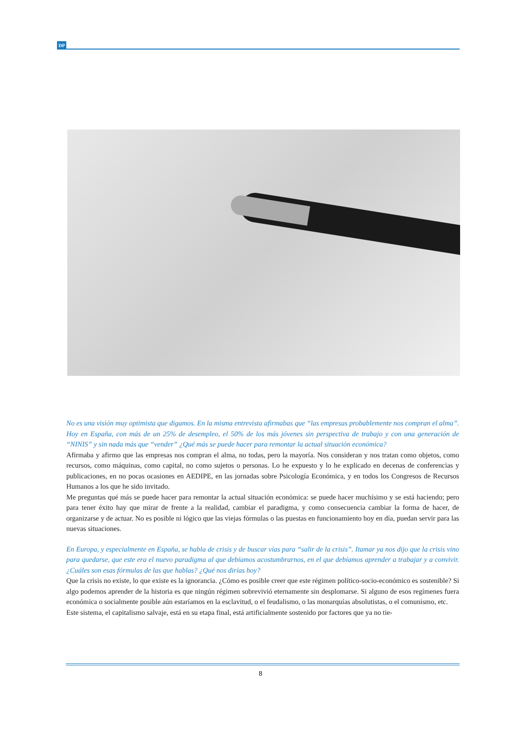DP
No es una visión muy optimista que digamos. En la misma entrevista afirmabas que “las empresas probablemente nos compran el alma”. Hoy en España, con más de un 25% de desempleo, el 50% de los más jóvenes sin perspectiva de trabajo y con una generación de “NINIS” y sin nada más que “vender” ¿Qué más se puede hacer para remontar la actual situación económica?
Afirmaba y afirmo que las empresas nos compran el alma, no todas, pero la mayoría. Nos consideran y nos tratan como objetos, como recursos, como máquinas, como capital, no como sujetos o personas. Lo he expuesto y lo he explicado en decenas de conferencias y publicaciones, en no pocas ocasiones en AEDIPE, en las jornadas sobre Psicología Económica, y en todos los Congresos de Recursos Humanos a los que he sido invitado.
Me preguntas qué más se puede hacer para remontar la actual situación económica: se puede hacer muchísimo y se está haciendo; pero para tener éxito hay que mirar de frente a la realidad, cambiar el paradigma, y como consecuencia cambiar la forma de hacer, de organizarse y de actuar. No es posible ni lógico que las viejas fórmulas o las puestas en funcionamiento hoy en día, puedan servir para las nuevas situaciones.
En Europa, y especialmente en España, se habla de crisis y de buscar vías para “salir de la crisis”. Itamar ya nos dijo que la crisis vino para quedarse, que este era el nuevo paradigma al que debíamos acostumbrarnos, en el que debíamos aprender a trabajar y a convivir. ¿Cuáles son esas fórmulas de las que hablas? ¿Qué nos dirías hoy?
Que la crisis no existe, lo que existe es la ignorancia. ¿Cómo es posible creer que este régimen político-socio-económico es sostenible? Si algo podemos aprender de la historia es que ningún régimen sobrevivió eternamente sin desplomarse. Si alguno de esos regímenes fuera económica o socialmente posible aún estaríamos en la esclavitud, o el feudalismo, o las monarquías absolutistas, o el comunismo, etc.
Este sistema, el capitalismo salvaje, está en su etapa final, está artificialmente sostenido por factores que ya no tie-
8